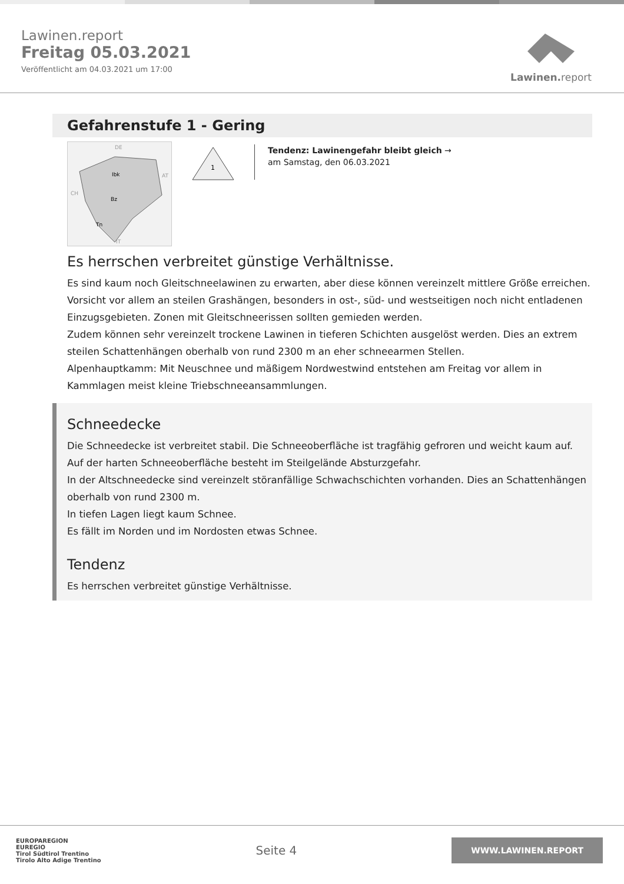Lawinen.report
Freitag 05.03.2021
Veröffentlicht am 04.03.2021 um 17:00
Lawinen. report
Gefahrenstufe 1 - Gering
DE
AT
CH
IT
Ibk
Bz
Tn
1
Tendenz: Lawinengefahr bleibt gleich →
am Samstag, den 06.03.2021
Es herrschen verbreitet günstige Verhältnisse.
Es sind kaum noch Gleitschneelawinen zu erwarten, aber diese können vereinzelt mittlere Größe erreichen. Vorsicht vor allem an steilen Grashängen, besonders in ost-, süd- und westseitigen noch nicht entladenen Einzugsgebieten. Zonen mit Gleitschneerissen sollten gemieden werden.
Zudem können sehr vereinzelt trockene Lawinen in tieferen Schichten ausgelöst werden. Dies an extrem steilen Schattenhängen oberhalb von rund 2300 m an eher schneearmen Stellen.
Alpenhauptkamm: Mit Neuschnee und mäßigem Nordwestwind entstehen am Freitag vor allem in Kammlagen meist kleine Triebschneeansammlungen.
Schneedecke
Die Schneedecke ist verbreitet stabil. Die Schneeoberfläche ist tragfähig gefroren und weicht kaum auf. Auf der harten Schneeoberfläche besteht im Steilgelände Absturzgefahr.
In der Altschneedecke sind vereinzelt störanfällige Schwachschichten vorhanden. Dies an Schattenhängen oberhalb von rund 2300 m.
In tiefen Lagen liegt kaum Schnee.
Es fällt im Norden und im Nordosten etwas Schnee.
Tendenz
Es herrschen verbreitet günstige Verhältnisse.
EUROPAREGION
EUREGIO
Tirol Südtirol Trentino
Tirolo Alto Adige Trentino
Seite 4
WWW.LAWINEN.REPORT